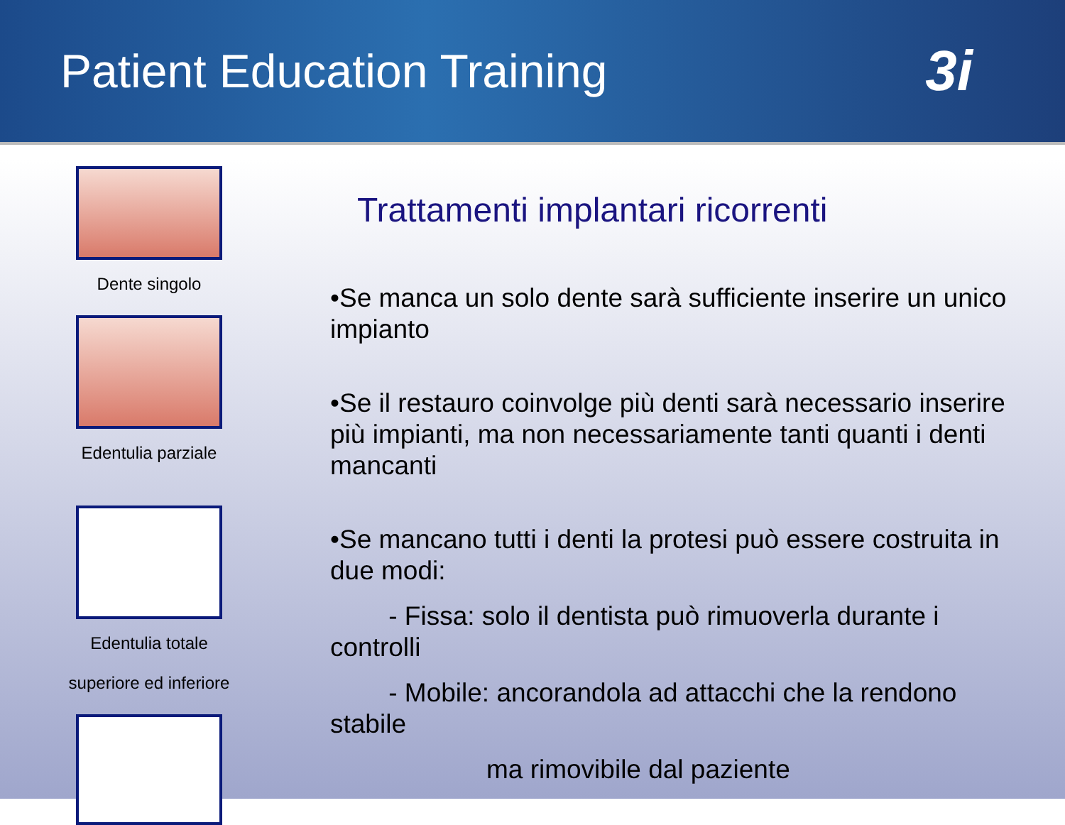Patient Education Training
3i
Dente singolo
Edentulia parziale
Edentulia totale
superiore ed inferiore
Trattamenti implantari ricorrenti
•Se manca un solo dente sarà sufficiente inserire un unico impianto
•Se il restauro coinvolge più denti sarà necessario inserire più impianti, ma non necessariamente tanti quanti i denti mancanti
•Se mancano tutti i denti la protesi può essere costruita in due modi:
- Fissa: solo il dentista può rimuoverla durante i controlli
- Mobile: ancorandola ad attacchi che la rendono stabile
ma rimovibile dal paziente